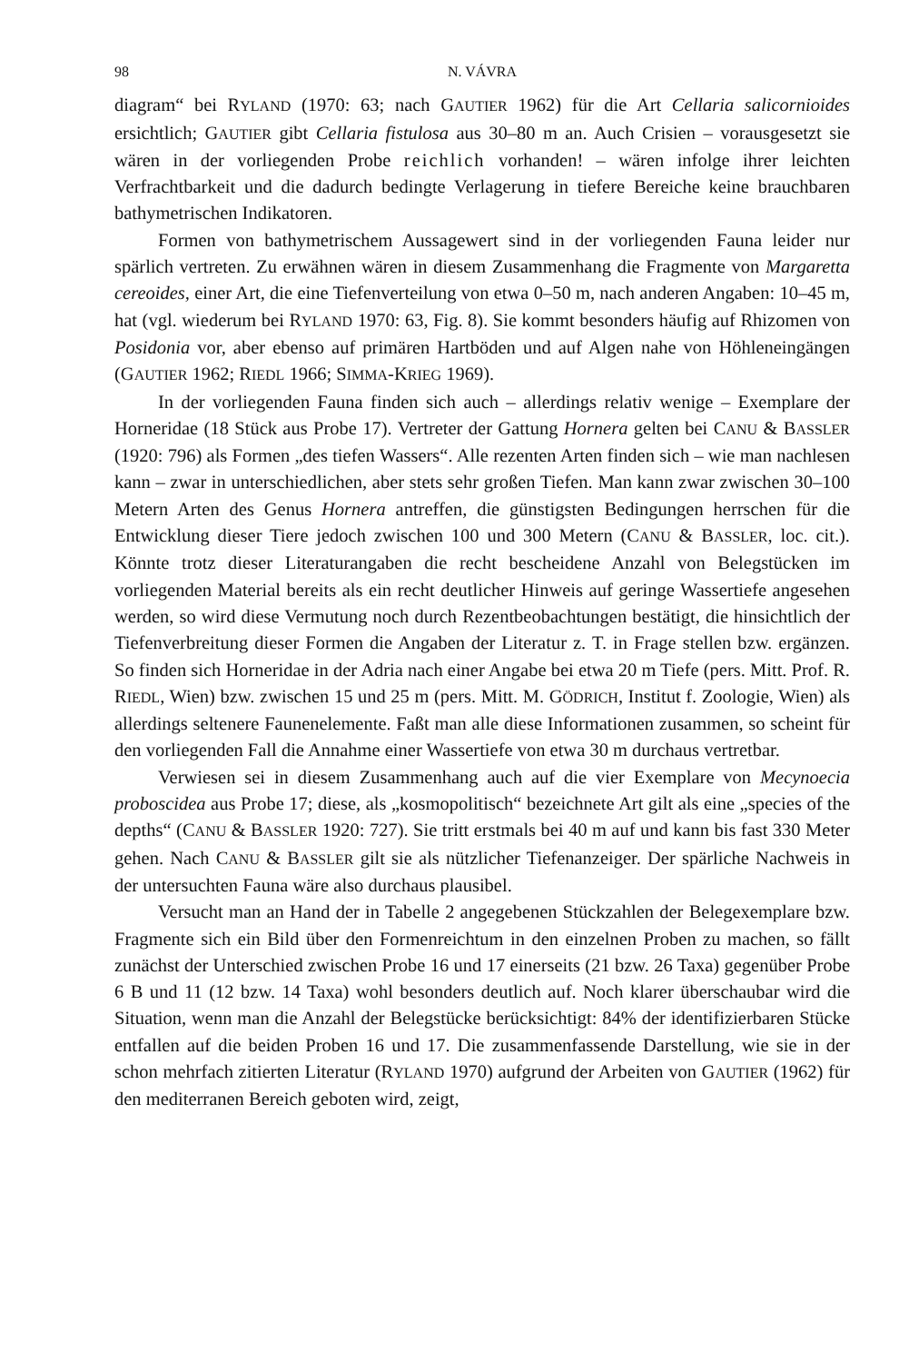98 N. VÁVRA
diagram“ bei RYLAND (1970: 63; nach GAUTIER 1962) für die Art Cellaria salicornioides ersichtlich; GAUTIER gibt Cellaria fistulosa aus 30–80 m an. Auch Crisien – vorausgesetzt sie wären in der vorliegenden Probe reichlich vorhanden! – wären infolge ihrer leichten Verfrachtbarkeit und die dadurch bedingte Verlagerung in tiefere Bereiche keine brauchbaren bathymetrischen Indikatoren.
Formen von bathymetrischem Aussagewert sind in der vorliegenden Fauna leider nur spärlich vertreten. Zu erwähnen wären in diesem Zusammenhang die Fragmente von Margaretta cereoides, einer Art, die eine Tiefenverteilung von etwa 0–50 m, nach anderen Angaben: 10–45 m, hat (vgl. wiederum bei RYLAND 1970: 63, Fig. 8). Sie kommt besonders häufig auf Rhizomen von Posidonia vor, aber ebenso auf primären Hartböden und auf Algen nahe von Höhleneingängen (GAUTIER 1962; RIEDL 1966; SIMMA-KRIEG 1969).
In der vorliegenden Fauna finden sich auch – allerdings relativ wenige – Exemplare der Horneridae (18 Stück aus Probe 17). Vertreter der Gattung Hornera gelten bei CANU & BASSLER (1920: 796) als Formen „des tiefen Wassers“. Alle rezenten Arten finden sich – wie man nachlesen kann – zwar in unterschiedlichen, aber stets sehr großen Tiefen. Man kann zwar zwischen 30–100 Metern Arten des Genus Hornera antreffen, die günstigsten Bedingungen herrschen für die Entwicklung dieser Tiere jedoch zwischen 100 und 300 Metern (CANU & BASSLER, loc. cit.). Könnte trotz dieser Literaturangaben die recht bescheidene Anzahl von Belegstücken im vorliegenden Material bereits als ein recht deutlicher Hinweis auf geringe Wassertiefe angesehen werden, so wird diese Vermutung noch durch Rezentbeobachtungen bestätigt, die hinsichtlich der Tiefenverbreitung dieser Formen die Angaben der Literatur z. T. in Frage stellen bzw. ergänzen. So finden sich Horneridae in der Adria nach einer Angabe bei etwa 20 m Tiefe (pers. Mitt. Prof. R. RIEDL, Wien) bzw. zwischen 15 und 25 m (pers. Mitt. M. GÖDRICH, Institut f. Zoologie, Wien) als allerdings seltenere Faunenelemente. Faßt man alle diese Informationen zusammen, so scheint für den vorliegenden Fall die Annahme einer Wassertiefe von etwa 30 m durchaus vertretbar.
Verwiesen sei in diesem Zusammenhang auch auf die vier Exemplare von Mecynoecia proboscidea aus Probe 17; diese, als „kosmopolitisch“ bezeichnete Art gilt als eine „species of the depths“ (CANU & BASSLER 1920: 727). Sie tritt erstmals bei 40 m auf und kann bis fast 330 Meter gehen. Nach CANU & BASSLER gilt sie als nützlicher Tiefenanzeiger. Der spärliche Nachweis in der untersuchten Fauna wäre also durchaus plausibel.
Versucht man an Hand der in Tabelle 2 angegebenen Stückzahlen der Belegexemplare bzw. Fragmente sich ein Bild über den Formenreichtum in den einzelnen Proben zu machen, so fällt zunächst der Unterschied zwischen Probe 16 und 17 einerseits (21 bzw. 26 Taxa) gegenüber Probe 6 B und 11 (12 bzw. 14 Taxa) wohl besonders deutlich auf. Noch klarer überschaubar wird die Situation, wenn man die Anzahl der Belegstücke berücksichtigt: 84% der identifizierbaren Stücke entfallen auf die beiden Proben 16 und 17. Die zusammenfassende Darstellung, wie sie in der schon mehrfach zitierten Literatur (RYLAND 1970) aufgrund der Arbeiten von GAUTIER (1962) für den mediterranen Bereich geboten wird, zeigt,